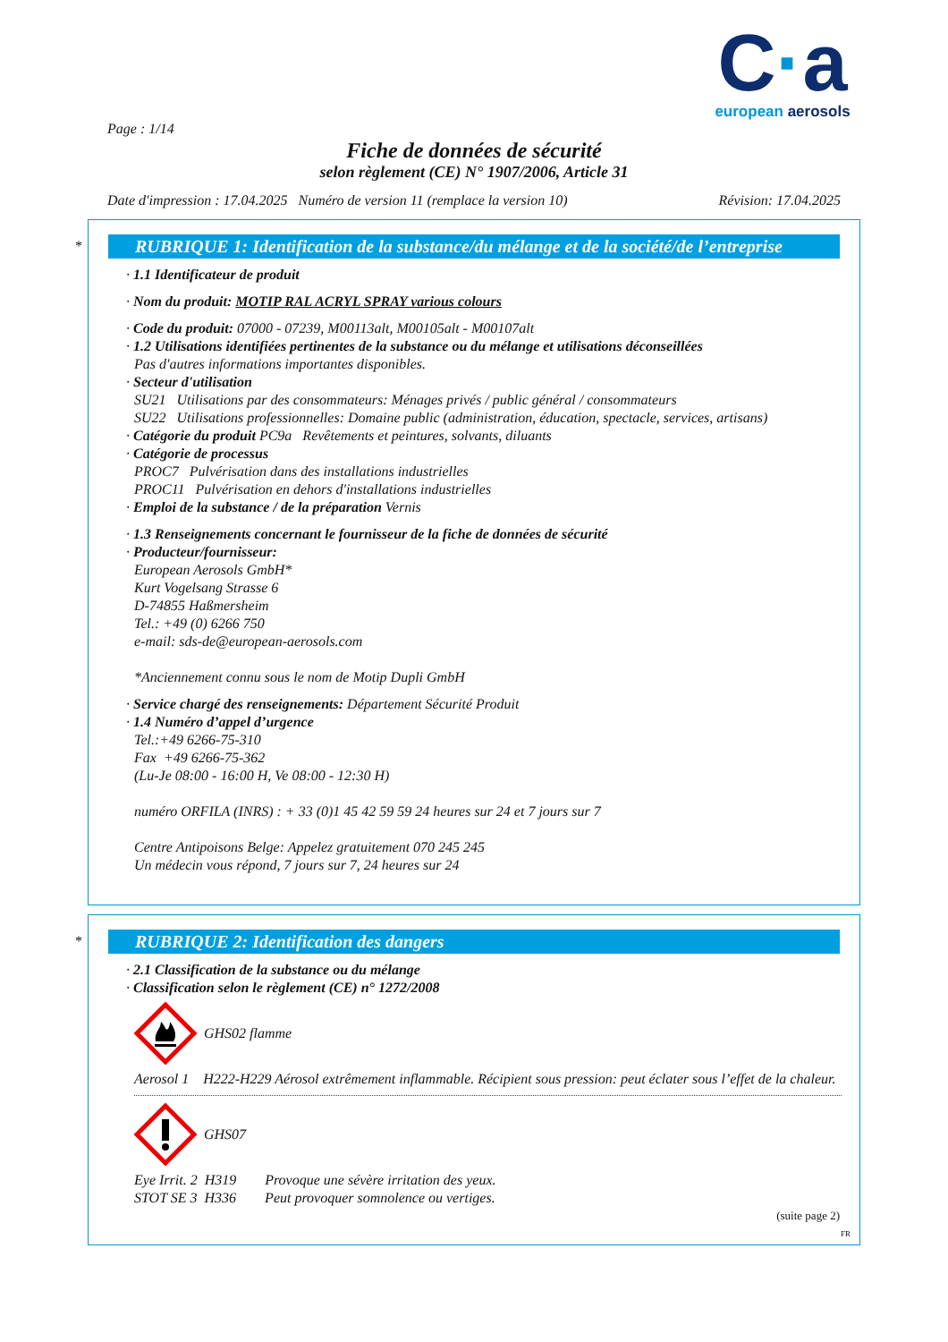C·a
european aerosols
Page : 1/14
Fiche de données de sécurité
selon règlement (CE) N° 1907/2006, Article 31
Date d'impression : 17.04.2025 Numéro de version 11 (remplace la version 10) Révision: 17.04.2025
*
RUBRIQUE 1: Identification de la substance/du mélange et de la société/de l’entreprise
· 1.1 Identificateur de produit
· Nom du produit: MOTIP RAL ACRYL SPRAY various colours
· Code du produit: 07000 - 07239, M00113alt, M00105alt - M00107alt
· 1.2 Utilisations identifiées pertinentes de la substance ou du mélange et utilisations déconseillées
Pas d'autres informations importantes disponibles.
· Secteur d'utilisation
SU21 Utilisations par des consommateurs: Ménages privés / public général / consommateurs
SU22 Utilisations professionnelles: Domaine public (administration, éducation, spectacle, services, artisans)
· Catégorie du produit PC9a Revêtements et peintures, solvants, diluants
· Catégorie de processus
PROC7 Pulvérisation dans des installations industrielles
PROC11 Pulvérisation en dehors d'installations industrielles
· Emploi de la substance / de la préparation Vernis
· 1.3 Renseignements concernant le fournisseur de la fiche de données de sécurité
· Producteur/fournisseur:
European Aerosols GmbH*
Kurt Vogelsang Strasse 6
D-74855 Haßmersheim
Tel.: +49 (0) 6266 750
e-mail: sds-de@european-aerosols.com
*Anciennement connu sous le nom de Motip Dupli GmbH
· Service chargé des renseignements: Département Sécurité Produit
· 1.4 Numéro d’appel d’urgence
Tel.:+49 6266-75-310
Fax +49 6266-75-362
(Lu-Je 08:00 - 16:00 H, Ve 08:00 - 12:30 H)
numéro ORFILA (INRS) : + 33 (0)1 45 42 59 59 24 heures sur 24 et 7 jours sur 7
Centre Antipoisons Belge: Appelez gratuitement 070 245 245
Un médecin vous répond, 7 jours sur 7, 24 heures sur 24
*
RUBRIQUE 2: Identification des dangers
· 2.1 Classification de la substance ou du mélange
· Classification selon le règlement (CE) n° 1272/2008
GHS02 flamme
Aerosol 1 H222-H229 Aérosol extrêmement inflammable. Récipient sous pression: peut éclater sous l’effet de la chaleur.
GHS07
Eye Irrit. 2 H319 Provoque une sévère irritation des yeux.
STOT SE 3 H336 Peut provoquer somnolence ou vertiges.
(suite page 2)
FR